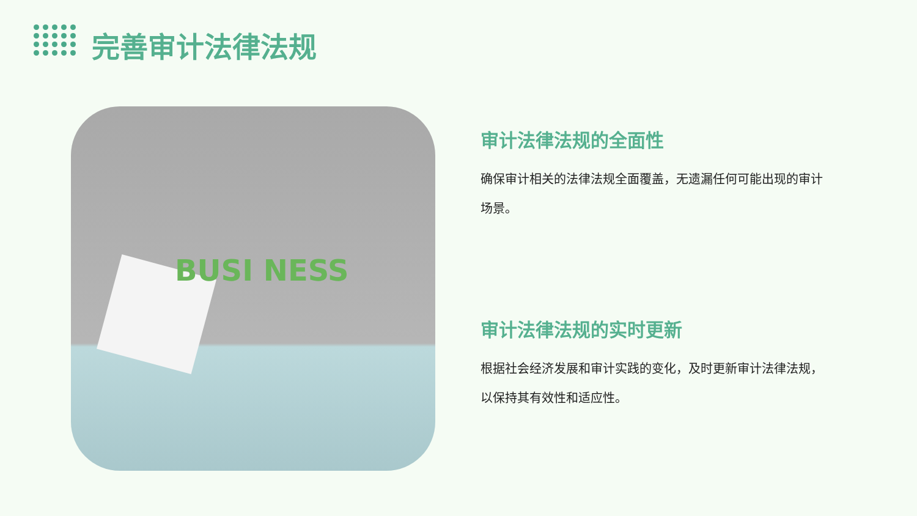完善审计法律法规
BUSI NESS
审计法律法规的全面性
确保审计相关的法律法规全面覆盖，无遗漏任何可能出现的审计场景。
审计法律法规的实时更新
根据社会经济发展和审计实践的变化，及时更新审计法律法规，以保持其有效性和适应性。